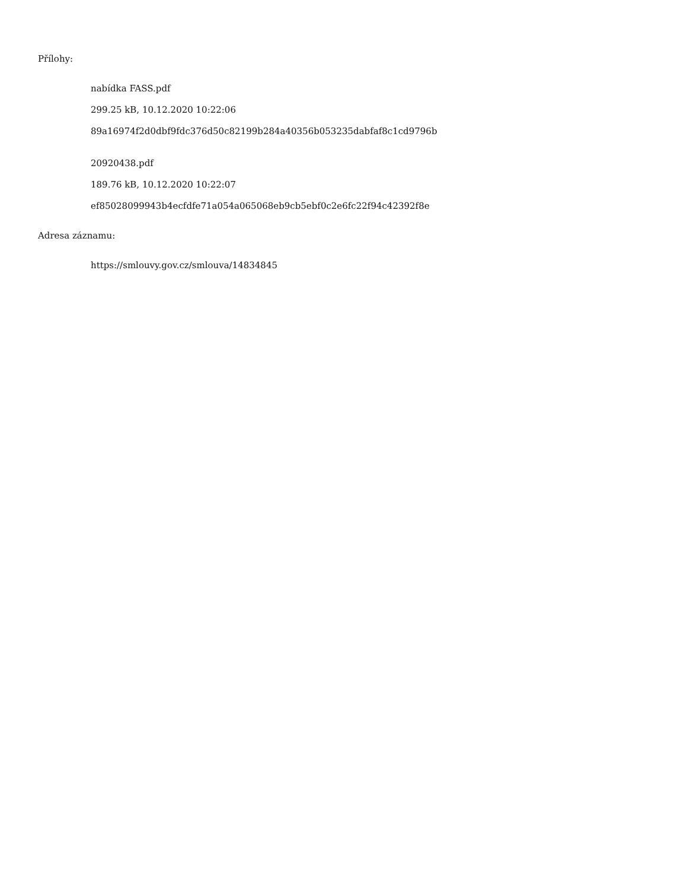Přílohy:
nabídka FASS.pdf
299.25 kB, 10.12.2020 10:22:06
89a16974f2d0dbf9fdc376d50c82199b284a40356b053235dabfaf8c1cd9796b
20920438.pdf
189.76 kB, 10.12.2020 10:22:07
ef85028099943b4ecfdfe71a054a065068eb9cb5ebf0c2e6fc22f94c42392f8e
Adresa záznamu:
https://smlouvy.gov.cz/smlouva/14834845